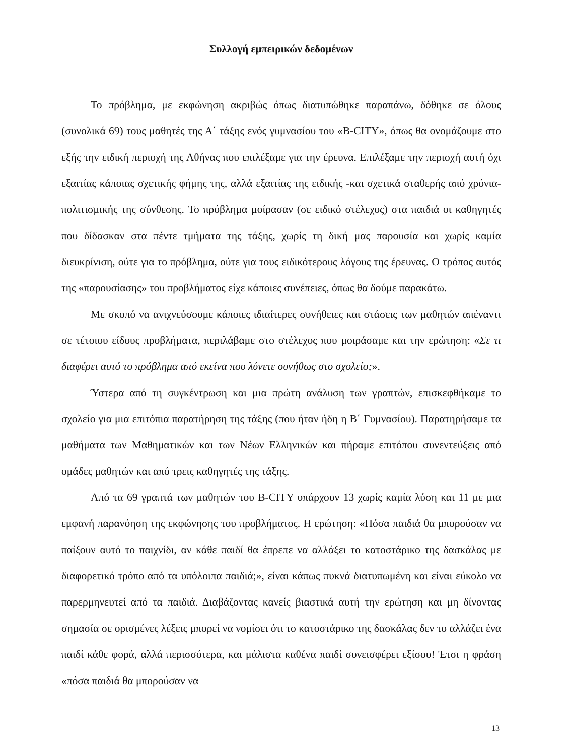Συλλογή εμπειρικών δεδομένων
Το πρόβλημα, με εκφώνηση ακριβώς όπως διατυπώθηκε παραπάνω, δόθηκε σε όλους (συνολικά 69) τους μαθητές της Α΄ τάξης ενός γυμνασίου του «B-CITY», όπως θα ονομάζουμε στο εξής την ειδική περιοχή της Αθήνας που επιλέξαμε για την έρευνα. Επιλέξαμε την περιοχή αυτή όχι εξαιτίας κάποιας σχετικής φήμης της, αλλά εξαιτίας της ειδικής -και σχετικά σταθερής από χρόνια- πολιτισμικής της σύνθεσης. Το πρόβλημα μοίρασαν (σε ειδικό στέλεχος) στα παιδιά οι καθηγητές που δίδασκαν στα πέντε τμήματα της τάξης, χωρίς τη δική μας παρουσία και χωρίς καμία διευκρίνιση, ούτε για το πρόβλημα, ούτε για τους ειδικότερους λόγους της έρευνας. Ο τρόπος αυτός της «παρουσίασης» του προβλήματος είχε κάποιες συνέπειες, όπως θα δούμε παρακάτω.
Με σκοπό να ανιχνεύσουμε κάποιες ιδιαίτερες συνήθειες και στάσεις των μαθητών απέναντι σε τέτοιου είδους προβλήματα, περιλάβαμε στο στέλεχος που μοιράσαμε και την ερώτηση: «Σε τι διαφέρει αυτό το πρόβλημα από εκείνα που λύνετε συνήθως στο σχολείο;».
Ύστερα από τη συγκέντρωση και μια πρώτη ανάλυση των γραπτών, επισκεφθήκαμε το σχολείο για μια επιτόπια παρατήρηση της τάξης (που ήταν ήδη η Β΄ Γυμνασίου). Παρατηρήσαμε τα μαθήματα των Μαθηματικών και των Νέων Ελληνικών και πήραμε επιτόπου συνεντεύξεις από ομάδες μαθητών και από τρεις καθηγητές της τάξης.
Από τα 69 γραπτά των μαθητών του B-CITY υπάρχουν 13 χωρίς καμία λύση και 11 με μια εμφανή παρανόηση της εκφώνησης του προβλήματος. Η ερώτηση: «Πόσα παιδιά θα μπορούσαν να παίξουν αυτό το παιχνίδι, αν κάθε παιδί θα έπρεπε να αλλάξει το κατοστάρικο της δασκάλας με διαφορετικό τρόπο από τα υπόλοιπα παιδιά;», είναι κάπως πυκνά διατυπωμένη και είναι εύκολο να παρερμηνευτεί από τα παιδιά. Διαβάζοντας κανείς βιαστικά αυτή την ερώτηση και μη δίνοντας σημασία σε ορισμένες λέξεις μπορεί να νομίσει ότι το κατοστάρικο της δασκάλας δεν το αλλάζει ένα παιδί κάθε φορά, αλλά περισσότερα, και μάλιστα καθένα παιδί συνεισφέρει εξίσου! Έτσι η φράση «πόσα παιδιά θα μπορούσαν να
13